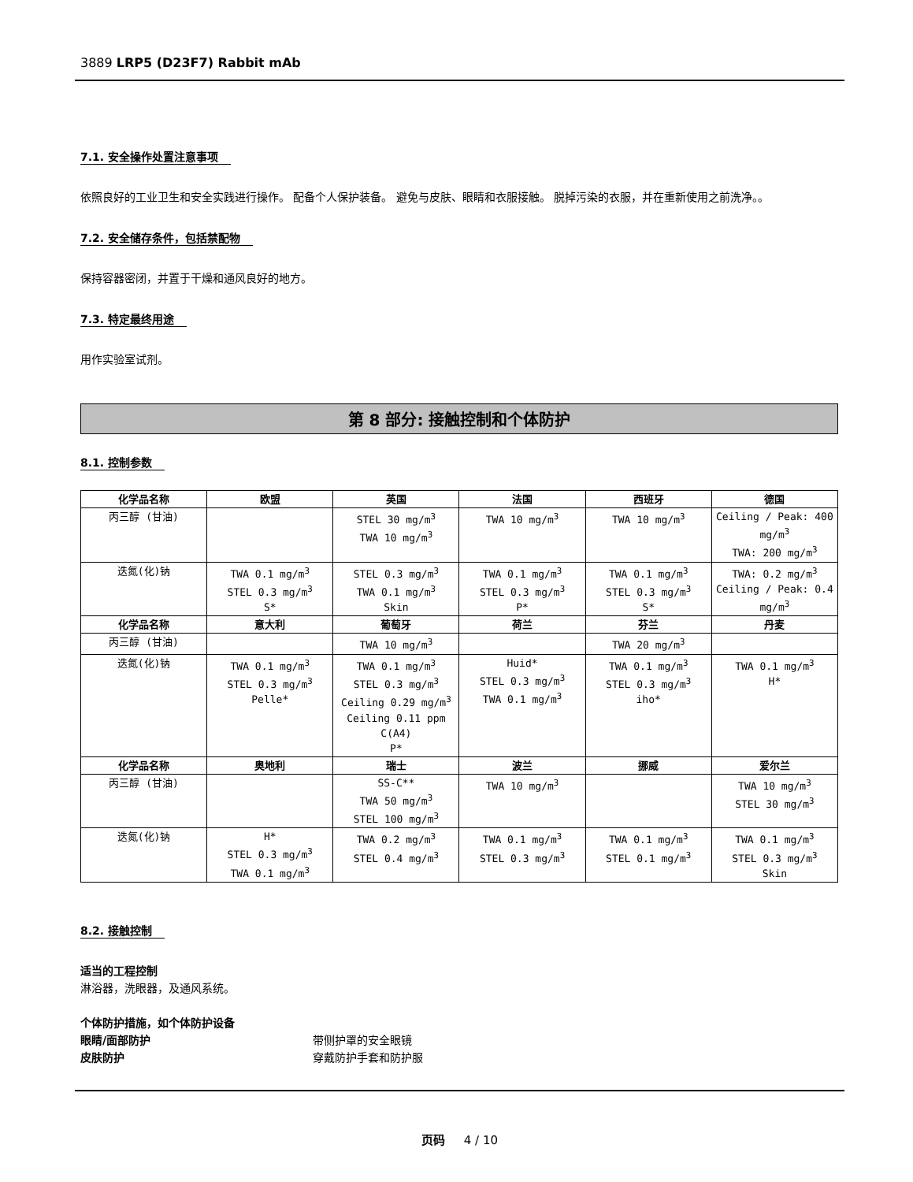3889 LRP5 (D23F7) Rabbit mAb
7.1. 安全操作处置注意事项
依照良好的工业卫生和安全实践进行操作。 配备个人保护装备。 避免与皮肤、眼睛和衣服接触。 脱掉污染的衣服，并在重新使用之前洗净。。
7.2. 安全储存条件，包括禁配物
保持容器密闭，并置于干燥和通风良好的地方。
7.3. 特定最终用途
用作实验室试剂。
第 8 部分: 接触控制和个体防护
8.1. 控制参数
| 化学品名称 | 欧盟 | 英国 | 法国 | 西班牙 | 德国 |
| --- | --- | --- | --- | --- | --- |
| 丙三醇 (甘油) | | STEL 30 mg/m<sup>3</sup> TWA 10 mg/m<sup>3</sup> | TWA 10 mg/m<sup>3</sup> | TWA 10 mg/m<sup>3</sup> | Ceiling / Peak: 400 mg/m<sup>3</sup> TWA: 200 mg/m<sup>3</sup> |
| 迭氮(化)钠 | TWA 0.1 mg/m<sup>3</sup> STEL 0.3 mg/m<sup>3</sup> S* | STEL 0.3 mg/m<sup>3</sup> TWA 0.1 mg/m<sup>3</sup> Skin | TWA 0.1 mg/m<sup>3</sup> STEL 0.3 mg/m<sup>3</sup> P* | TWA 0.1 mg/m<sup>3</sup> STEL 0.3 mg/m<sup>3</sup> S* | TWA: 0.2 mg/m<sup>3</sup> Ceiling / Peak: 0.4 mg/m<sup>3</sup> |
| 化学品名称 | 意大利 | 葡萄牙 | 荷兰 | 芬兰 | 丹麦 |
| 丙三醇 (甘油) | | TWA 10 mg/m<sup>3</sup> | | TWA 20 mg/m<sup>3</sup> | |
| 迭氮(化)钠 | TWA 0.1 mg/m<sup>3</sup> STEL 0.3 mg/m<sup>3</sup> Pelle* | TWA 0.1 mg/m<sup>3</sup> STEL 0.3 mg/m<sup>3</sup> Ceiling 0.29 mg/m<sup>3</sup> Ceiling 0.11 ppm C(A4) P* | Huid* STEL 0.3 mg/m<sup>3</sup> TWA 0.1 mg/m<sup>3</sup> | TWA 0.1 mg/m<sup>3</sup> STEL 0.3 mg/m<sup>3</sup> iho* | TWA 0.1 mg/m<sup>3</sup> H* |
| 化学品名称 | 奥地利 | 瑞士 | 波兰 | 挪威 | 爱尔兰 |
| 丙三醇 (甘油) | | SS-C** TWA 50 mg/m<sup>3</sup> STEL 100 mg/m<sup>3</sup> | TWA 10 mg/m<sup>3</sup> | | TWA 10 mg/m<sup>3</sup> STEL 30 mg/m<sup>3</sup> |
| 迭氮(化)钠 | H* STEL 0.3 mg/m<sup>3</sup> TWA 0.1 mg/m<sup>3</sup> | TWA 0.2 mg/m<sup>3</sup> STEL 0.4 mg/m<sup>3</sup> | TWA 0.1 mg/m<sup>3</sup> STEL 0.3 mg/m<sup>3</sup> | TWA 0.1 mg/m<sup>3</sup> STEL 0.1 mg/m<sup>3</sup> | TWA 0.1 mg/m<sup>3</sup> STEL 0.3 mg/m<sup>3</sup> Skin |
8.2. 接触控制
适当的工程控制
淋浴器，洗眼器，及通风系统。
个体防护措施，如个体防护设备
眼睛/面部防护 带侧护罩的安全眼镜
皮肤防护 穿戴防护手套和防护服
页码 4 / 10